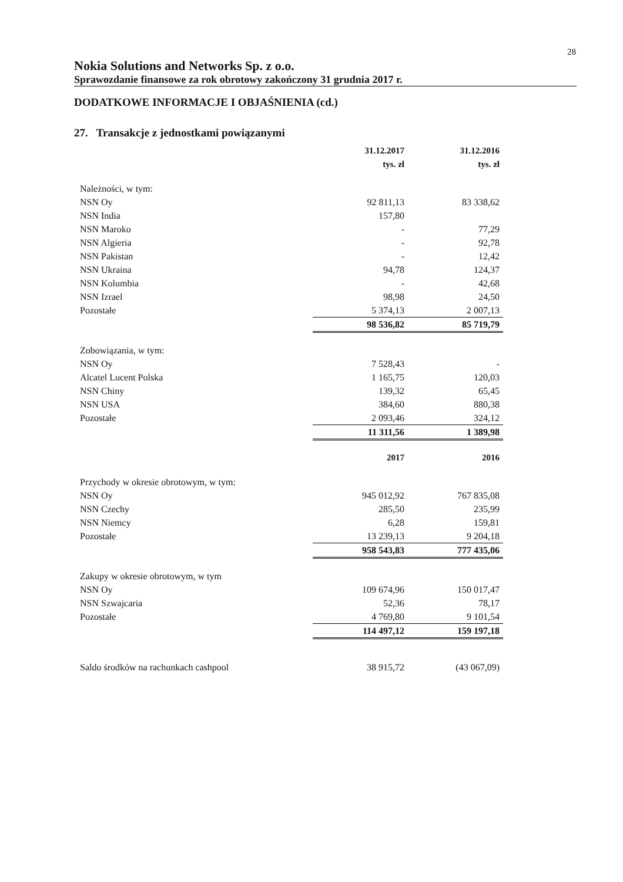28
Nokia Solutions and Networks Sp. z o.o.
Sprawozdanie finansowe za rok obrotowy zakończony 31 grudnia 2017 r.
DODATKOWE INFORMACJE I OBJAŚNIENIA (cd.)
27. Transakcje z jednostkami powiązanymi
| | 31.12.2017 | 31.12.2016 |
| | tys. zł | tys. zł |
| Należności, w tym: | | |
| NSN Oy | 92 811,13 | 83 338,62 |
| NSN India | 157,80 | |
| NSN Maroko | - | 77,29 |
| NSN Algieria | - | 92,78 |
| NSN Pakistan | - | 12,42 |
| NSN Ukraina | 94,78 | 124,37 |
| NSN Kolumbia | - | 42,68 |
| NSN Izrael | 98,98 | 24,50 |
| Pozostałe | 5 374,13 | 2 007,13 |
| | 98 536,82 | 85 719,79 |
| Zobowiązania, w tym: | | |
| NSN Oy | 7 528,43 | - |
| Alcatel Lucent Polska | 1 165,75 | 120,03 |
| NSN Chiny | 139,32 | 65,45 |
| NSN USA | 384,60 | 880,38 |
| Pozostałe | 2 093,46 | 324,12 |
| | 11 311,56 | 1 389,98 |
| | 2017 | 2016 |
| Przychody w okresie obrotowym, w tym: | | |
| NSN Oy | 945 012,92 | 767 835,08 |
| NSN Czechy | 285,50 | 235,99 |
| NSN Niemcy | 6,28 | 159,81 |
| Pozostałe | 13 239,13 | 9 204,18 |
| | 958 543,83 | 777 435,06 |
| Zakupy w okresie obrotowym, w tym | | |
| NSN Oy | 109 674,96 | 150 017,47 |
| NSN Szwajcaria | 52,36 | 78,17 |
| Pozostałe | 4 769,80 | 9 101,54 |
| | 114 497,12 | 159 197,18 |
| Saldo środków na rachunkach cashpool | 38 915,72 | (43 067,09) |